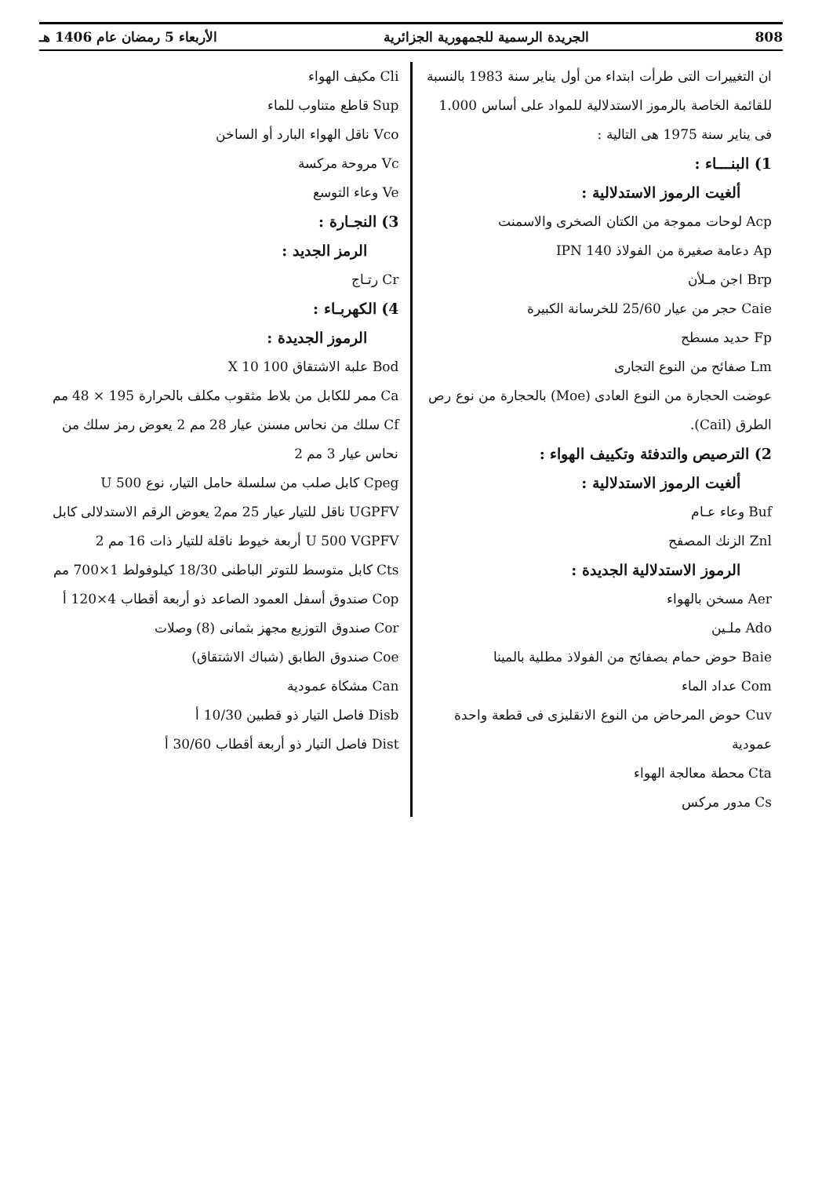808 الجريدة الرسمية للجمهورية الجزائرية الأربعاء 5 رمضان عام 1406 هـ
ان التغييرات التى طرأت ابتداء من أول يناير سنة 1983 بالنسبة للقائمة الخاصة بالرموز الاستدلالية للمواد على أساس 1.000 فى يناير سنة 1975 هى التالية :
1) البنـــاء :
ألغيت الرموز الاستدلالية :
Acp لوحات مموجة من الكتان الصخرى والاسمنت
Ap دعامة صغيرة من الفولاذ IPN 140
Brp اجن مـلأن
Caie حجر من عيار 25/60 للخرسانة الكبيرة
Fp حديد مسطح
Lm صفائح من النوع التجارى
عوضت الحجارة من النوع العادى (Moe) بالحجارة من نوع رص الطرق (Cail).
2) الترصيص والتدفئة وتكييف الهواء :
ألغيت الرموز الاستدلالية :
Buf وعاء عـام
Znl الزنك المصفح
الرموز الاستدلالية الجديدة :
Aer مسخن بالهواء
Ado ملـين
Baie حوض حمام بصفائح من الفولاذ مطلية بالمينا
Com عداد الماء
Cuv حوض المرحاض من النوع الانقليزى فى قطعة واحدة عمودية
Cta محطة معالجة الهواء
Cs مدور مركس
Cli مكيف الهواء
Sup قاطع متناوب للماء
Vco ناقل الهواء البارد أو الساخن
Vc مروحة مركسة
Ve وعاء التوسع
3) النجـارة :
الرمز الجديد :
Cr رتـاج
4) الكهربـاء :
الرموز الجديدة :
Bod علبة الاشتقاق 100 X 10
Ca ممر للكابل من بلاط مثقوب مكلف بالحرارة 195 × 48 مم
Cf سلك من نحاس مسنن عيار 28 مم 2 يعوض رمز سلك من نحاس عيار 3 مم 2
Cpeg كابل صلب من سلسلة حامل التيار، نوع U 500 UGPFV ناقل للتيار عيار 25 مم2 يعوض الرقم الاستدلالى كابل U 500 VGPFV أربعة خيوط ناقلة للتيار ذات 16 مم 2
Cts كابل متوسط للتوتر الباطنى 18/30 كيلوفولط 1×700 مم
Cop صندوق أسفل العمود الصاعد ذو أربعة أقطاب 4×120 أ
Cor صندوق التوزيع مجهز بثمانى (8) وصلات
Coe صندوق الطابق (شباك الاشتقاق)
Can مشكاة عمودية
Disb فاصل التيار ذو قطبين 10/30 أ
Dist فاصل التيار ذو أربعة أقطاب 30/60 أ